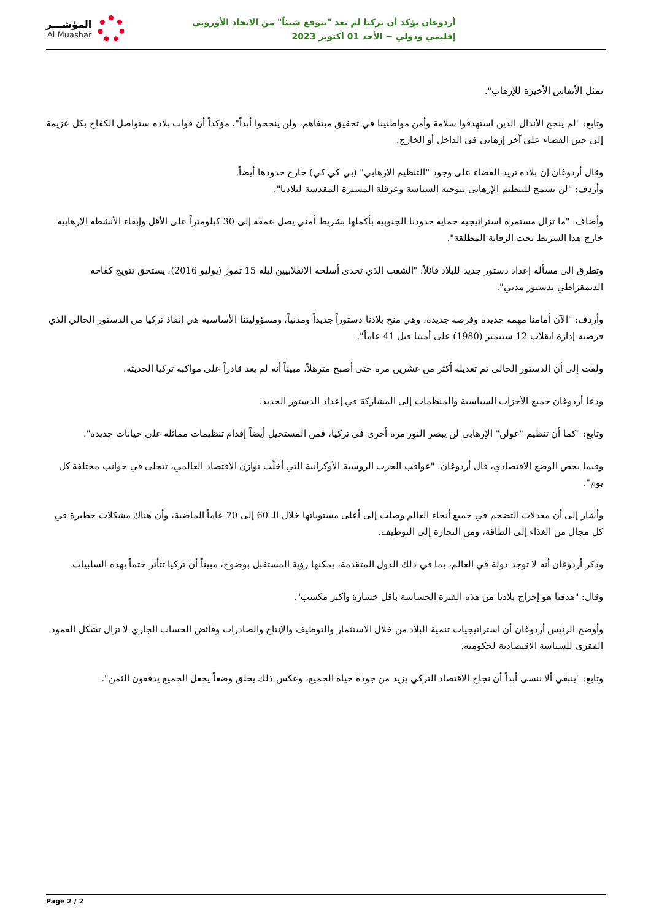المؤشـــر
Al Muashar
أردوغان يؤكد أن تركيا لم تعد "تتوقع شيئاً" من الاتحاد الأوروبي
إقليمي ودولي ~ الأحد 01 أكتوبر 2023
تمثل الأنفاس الأخيرة للإرهاب".
وتابع: "لم ينجح الأنذال الذين استهدفوا سلامة وأمن مواطنينا في تحقيق مبتغاهم، ولن ينجحوا أبداً"، مؤكداً أن قوات بلاده ستواصل الكفاح بكل عزيمة إلى حين القضاء على آخر إرهابي في الداخل أو الخارج.
وقال أردوغان إن بلاده تريد القضاء على وجود "التنظيم الإرهابي" (بي كي كي) خارج حدودها أيضاً.
وأردف: "لن نسمح للتنظيم الإرهابي بتوجيه السياسة وعرقلة المسيرة المقدسة لبلادنا".
وأضاف: "ما تزال مستمرة استراتيجية حماية حدودنا الجنوبية بأكملها بشريط أمني يصل عمقه إلى 30 كيلومتراً على الأقل وإبقاء الأنشطة الإرهابية خارج هذا الشريط تحت الرقابة المطلقة".
وتطرق إلى مسألة إعداد دستور جديد للبلاد قائلاً: "الشعب الذي تحدى أسلحة الانقلابيين ليلة 15 تموز (يوليو 2016)، يستحق تتويج كفاحه الديمقراطي بدستور مدني".
وأردف: "الآن أمامنا مهمة جديدة وفرصة جديدة، وهي منح بلادنا دستوراً جديداً ومدنياً، ومسؤوليتنا الأساسية هي إنقاذ تركيا من الدستور الحالي الذي فرضته إدارة انقلاب 12 سبتمبر (1980) على أمتنا قبل 41 عاماً".
ولفت إلى أن الدستور الحالي تم تعديله أكثر من عشرين مرة حتى أصبح مترهلاً، مبيناً أنه لم يعد قادراً على مواكبة تركيا الحديثة.
ودعا أردوغان جميع الأحزاب السياسية والمنظمات إلى المشاركة في إعداد الدستور الجديد.
وتابع: "كما أن تنظيم "غولن" الإرهابي لن يبصر النور مرة أخرى في تركيا، فمن المستحيل أيضاً إقدام تنظيمات مماثلة على خيانات جديدة".
وفيما يخص الوضع الاقتصادي، قال أردوغان: "عواقب الحرب الروسية الأوكرانية التي أخلّت توازن الاقتصاد العالمي، تتجلى في جوانب مختلفة كل يوم".
وأشار إلى أن معدلات التضخم في جميع أنحاء العالم وصلت إلى أعلى مستوياتها خلال الـ 60 إلى 70 عاماً الماضية، وأن هناك مشكلات خطيرة في كل مجال من الغذاء إلى الطاقة، ومن التجارة إلى التوظيف.
وذكر أردوغان أنه لا توجد دولة في العالم، بما في ذلك الدول المتقدمة، يمكنها رؤية المستقبل بوضوح، مبيناً أن تركيا تتأثر حتماً بهذه السلبيات.
وقال: "هدفنا هو إخراج بلادنا من هذه الفترة الحساسة بأقل خسارة وأكبر مكسب".
وأوضح الرئيس أردوغان أن استراتيجيات تنمية البلاد من خلال الاستثمار والتوظيف والإنتاج والصادرات وفائض الحساب الجاري لا تزال تشكل العمود الفقري للسياسة الاقتصادية لحكومته.
وتابع: "ينبغي ألا ننسى أبداً أن نجاح الاقتصاد التركي يزيد من جودة حياة الجميع، وعكس ذلك يخلق وضعاً يجعل الجميع يدفعون الثمن".
Page 2 / 2